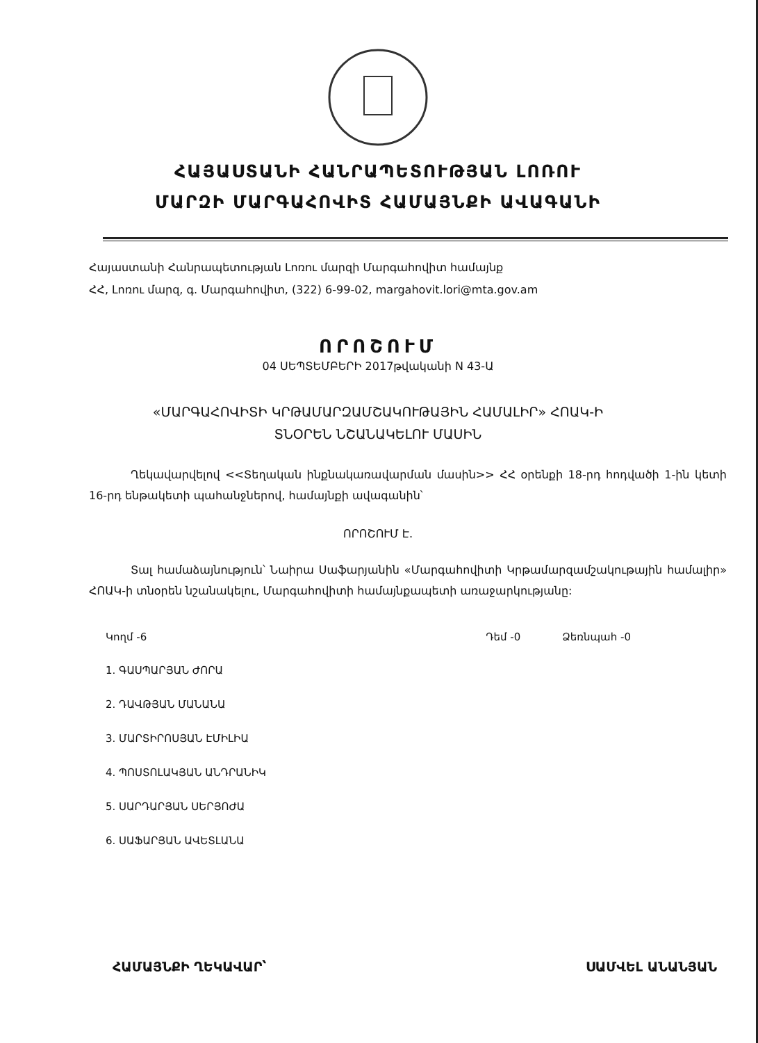ՀԱՅԱՍՏԱՆԻ ՀԱՆՐԱՊԵՏՈՒԹՅԱՆ ԼՈՌՈՒ
ՄԱՐԶԻ ՄԱՐԳԱՀՈՎԻՏ ՀԱՄԱՅՆՔԻ ԱՎԱԳԱՆԻ
Հայաստանի Հանրապետության Լոռու մարզի Մարգահովիտ համայնք
ՀՀ, Լոռու մարզ, գ. Մարգահովիտ, (322) 6-99-02, margahovit.lori@mta.gov.am
ՈՐՈՇՈՒՄ
04 ՍԵՊՏԵՄԲԵՐԻ 2017թվականի N 43-Ա
«ՄԱՐԳԱՀՈՎԻՏԻ ԿՐԹԱՄԱՐԶԱՄՇԱԿՈՒԹԱՅԻՆ ՀԱՄԱԼԻՐ» ՀՈԱԿ-Ի
ՏՆՕՐԵՆ ՆՇԱՆԱԿԵԼՈՒ ՄԱՍԻՆ
Ղեկավարվելով <<Տեղական ինքնակառավարման մասին>> ՀՀ օրենքի 18-րդ հոդվածի 1-ին կետի 16-րդ ենթակետի պահանջներով, համայնքի ավագանին՝
ՈՐՈՇՈՒՄ Է.
Տալ համաձայնություն՝ Նաիրա Սաֆարյանին «Մարգահովիտի Կրթամարզամշակութային համալիր» ՀՈԱԿ-ի տնօրեն նշանակելու, Մարգահովիտի համայնքապետի առաջարկությանը:
Կողմ -6 Դեմ -0 Ձեռնպահ -0
1. ԳԱՍՊԱՐՅԱՆ ԺՈՐԱ
2. ԴԱՎԹՅԱՆ ՄԱՆԱՆԱ
3. ՄԱՐՏԻՐՈՍՅԱՆ ԷՄԻԼԻԱ
4. ՊՈՍՏՈԼԱԿՅԱՆ ԱՆԴՐԱՆԻԿ
5. ՍԱՐԴԱՐՅԱՆ ՍԵՐՅՈԺԱ
6. ՍԱՖԱՐՅԱՆ ԱՎԵՏԼԱՆԱ
ՀԱՄԱՅՆՔԻ ՂԵԿԱՎԱՐ՝ ՍԱՄՎԵԼ ԱՆԱՆՅԱՆ